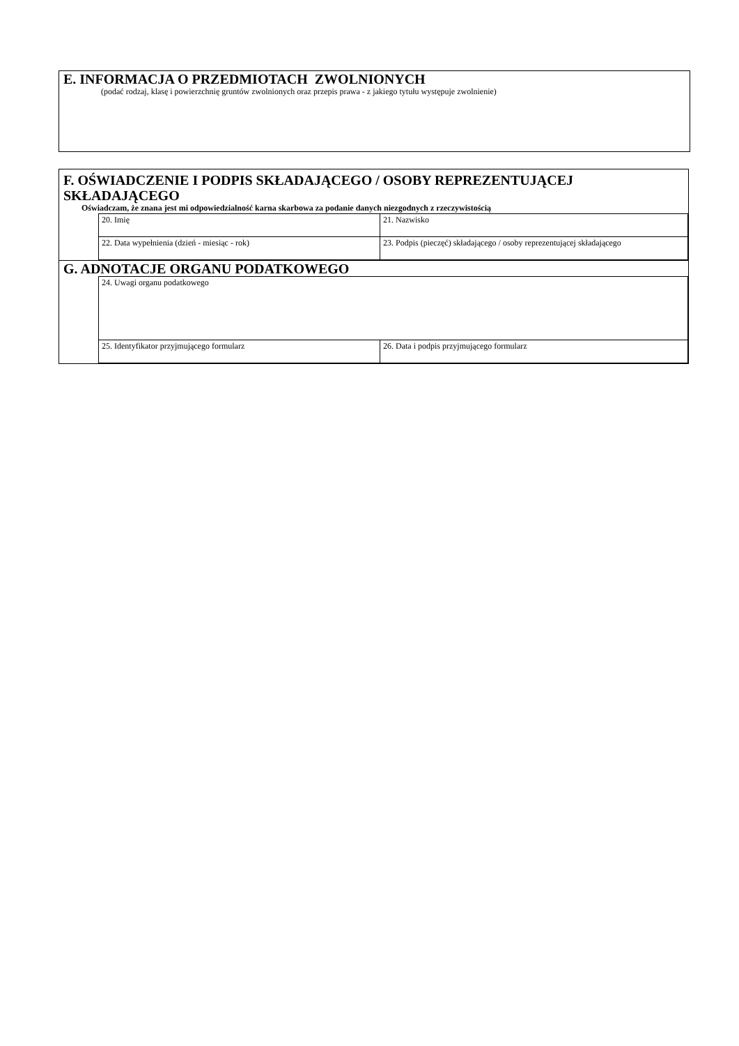E. INFORMACJA O PRZEDMIOTACH ZWOLNIONYCH
(podać rodzaj, klasę i powierzchnię gruntów zwolnionych oraz przepis prawa - z jakiego tytułu występuje zwolnienie)
F. OŚWIADCZENIE I PODPIS SKŁADAJĄCEGO / OSOBY REPREZENTUJĄCEJ SKŁADAJĄCEGO
Oświadczam, że znana jest mi odpowiedzialność karna skarbowa za podanie danych niezgodnych z rzeczywistością
| | 20. Imię | 21. Nazwisko |
| | 22. Data wypełnienia (dzień - miesiąc - rok) | 23. Podpis (pieczęć) składającego / osoby reprezentującej składającego |
G. ADNOTACJE ORGANU PODATKOWEGO
| | 24. Uwagi organu podatkowego | |
| | 25. Identyfikator przyjmującego formularz | 26. Data i podpis przyjmującego formularz |